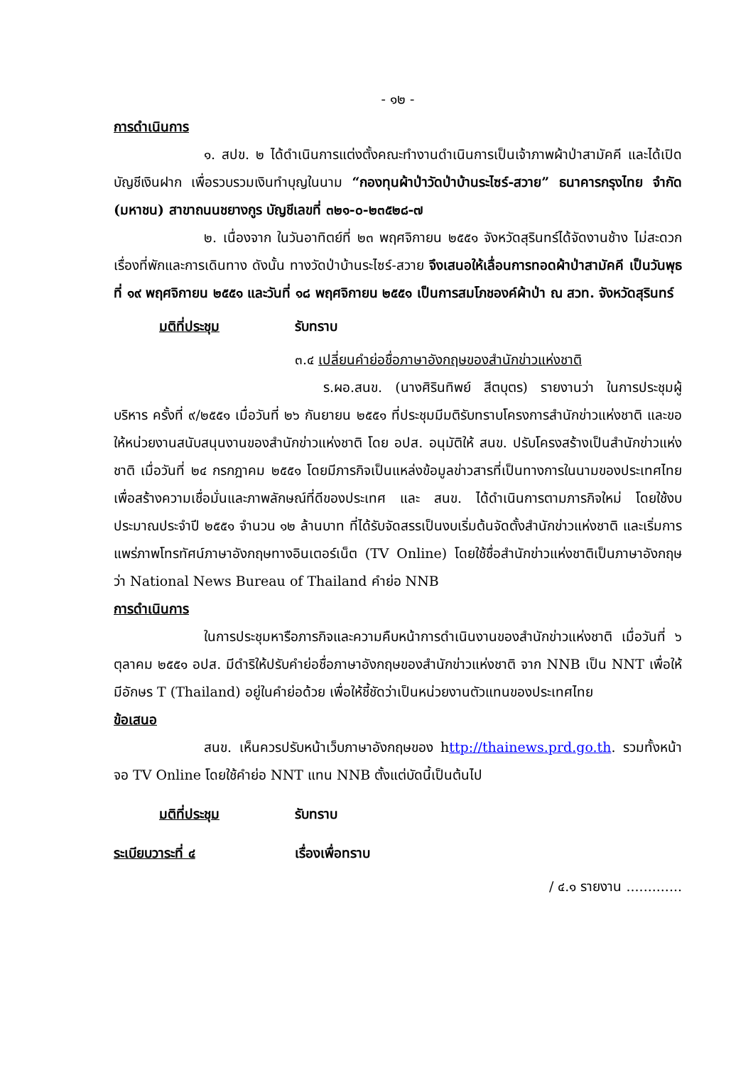- ๑๒ -
การดำเนินการ
๑. สปข. ๒ ได้ดำเนินการแต่งตั้งคณะทำงานดำเนินการเป็นเจ้าภาพผ้าป่าสามัคคี และได้เปิดบัญชีเงินฝาก เพื่อรวบรวมเงินทำบุญในนาม “กองทุนผ้าป่าวัดป่าบ้านระไซร์-สวาย” ธนาคารกรุงไทย จำกัด (มหาชน) สาขาถนนชยางกูร บัญชีเลขที่ ๓๒๑-๐-๒๓๕๒๘-๗
๒. เนื่องจาก ในวันอาทิตย์ที่ ๒๓ พฤศจิกายน ๒๕๕๑ จังหวัดสุรินทร์ได้จัดงานช้าง ไม่สะดวกเรื่องที่พักและการเดินทาง ดังนั้น ทางวัดป่าบ้านระไซร์-สวาย จึงเสนอให้เลื่อนการทอดผ้าป่าสามัคคี เป็นวันพุธที่ ๑๙ พฤศจิกายน ๒๕๕๑ และวันที่ ๑๘ พฤศจิกายน ๒๕๕๑ เป็นการสมโภชองค์ผ้าป่า ณ สวท. จังหวัดสุรินทร์
มติที่ประชุม รับทราบ
๓.๔ เปลี่ยนคำย่อชื่อภาษาอังกฤษของสำนักข่าวแห่งชาติ
ร.ผอ.สนข. (นางศิรินทิพย์ สีตบุตร) รายงานว่า ในการประชุมผู้บริหาร ครั้งที่ ๙/๒๕๕๑ เมื่อวันที่ ๒๖ กันยายน ๒๕๕๑ ที่ประชุมมีมติรับทราบโครงการสำนักข่าวแห่งชาติ และขอให้หน่วยงานสนับสนุนงานของสำนักข่าวแห่งชาติ โดย อปส. อนุมัติให้ สนข. ปรับโครงสร้างเป็นสำนักข่าวแห่งชาติ เมื่อวันที่ ๒๔ กรกฎาคม ๒๕๕๑ โดยมีภารกิจเป็นแหล่งข้อมูลข่าวสารที่เป็นทางการในนามของประเทศไทย เพื่อสร้างความเชื่อมั่นและภาพลักษณ์ที่ดีของประเทศ และ สนข. ได้ดำเนินการตามภารกิจใหม่ โดยใช้งบประมาณประจำปี ๒๕๕๑ จำนวน ๑๒ ล้านบาท ที่ได้รับจัดสรรเป็นงบเริ่มต้นจัดตั้งสำนักข่าวแห่งชาติ และเริ่มการแพร่ภาพโทรทัศน์ภาษาอังกฤษทางอินเตอร์เน็ต (TV Online) โดยใช้ชื่อสำนักข่าวแห่งชาติเป็นภาษาอังกฤษว่า National News Bureau of Thailand คำย่อ NNB
การดำเนินการ
ในการประชุมหารือภารกิจและความคืบหน้าการดำเนินงานของสำนักข่าวแห่งชาติ เมื่อวันที่ ๖ ตุลาคม ๒๕๕๑ อปส. มีดำริให้ปรับคำย่อชื่อภาษาอังกฤษของสำนักข่าวแห่งชาติ จาก NNB เป็น NNT เพื่อให้มีอักษร T (Thailand) อยู่ในคำย่อด้วย เพื่อให้ชี้ชัดว่าเป็นหน่วยงานตัวแทนของประเทศไทย
ข้อเสนอ
สนข. เห็นควรปรับหน้าเว็บภาษาอังกฤษของ http://thainews.prd.go.th. รวมทั้งหน้าจอ TV Online โดยใช้คำย่อ NNT แทน NNB ตั้งแต่บัดนี้เป็นต้นไป
มติที่ประชุม รับทราบ
ระเบียบวาระที่ ๔ เรื่องเพื่อทราบ
/ ๔.๑ รายงาน .............